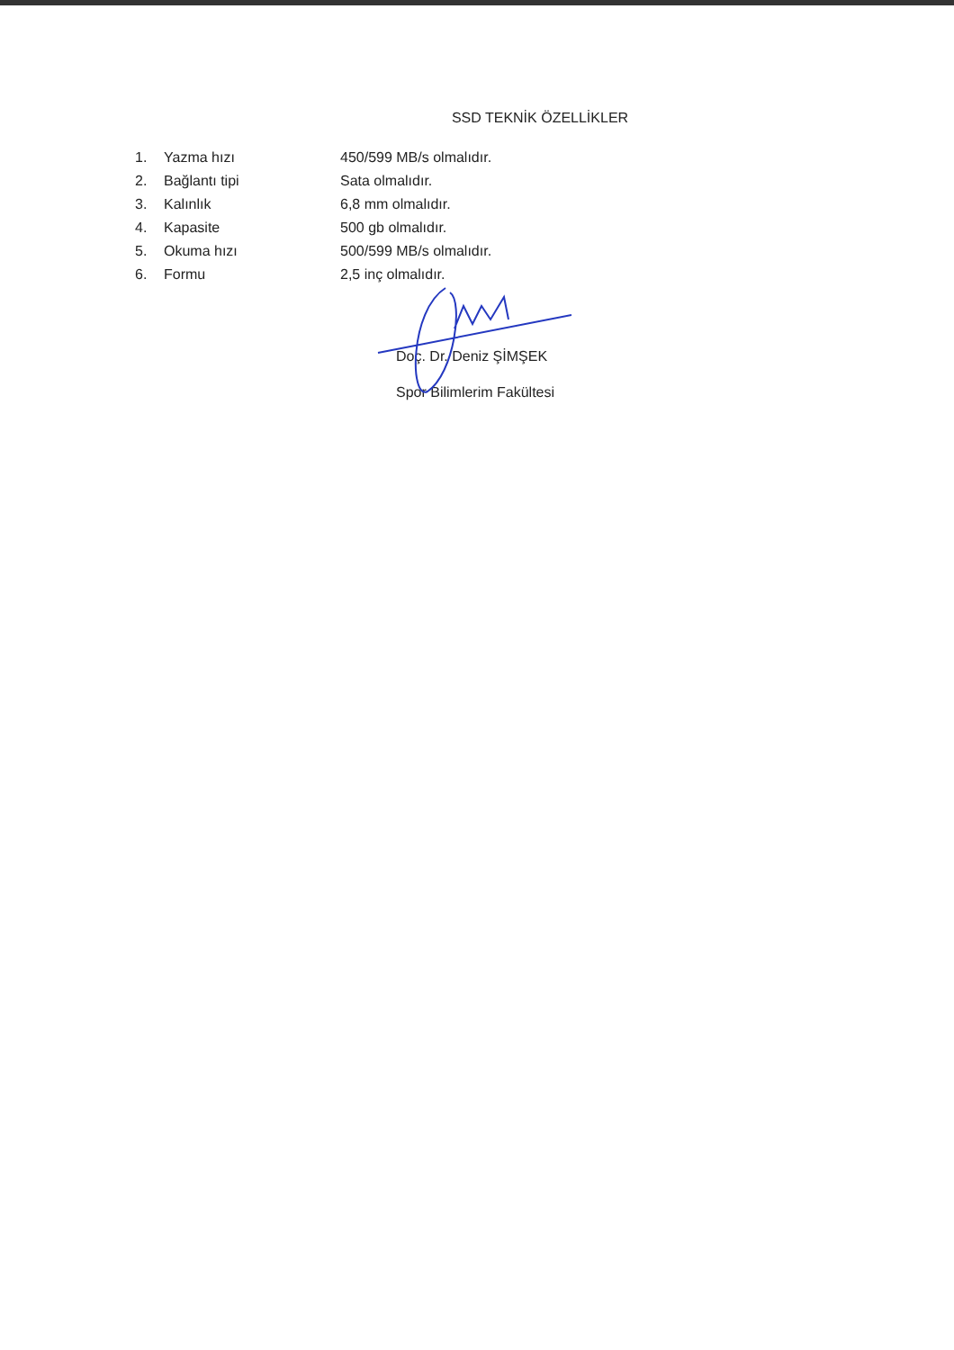SSD TEKNİK ÖZELLİKLER
| 1. | Yazma hızı | 450/599 MB/s olmalıdır. |
| 2. | Bağlantı tipi | Sata olmalıdır. |
| 3. | Kalınlık | 6,8 mm olmalıdır. |
| 4. | Kapasite | 500 gb olmalıdır. |
| 5. | Okuma hızı | 500/599 MB/s olmalıdır. |
| 6. | Formu | 2,5 inç olmalıdır. |
Doç. Dr. Deniz ŞİMŞEK
Spor Bilimlerim Fakültesi